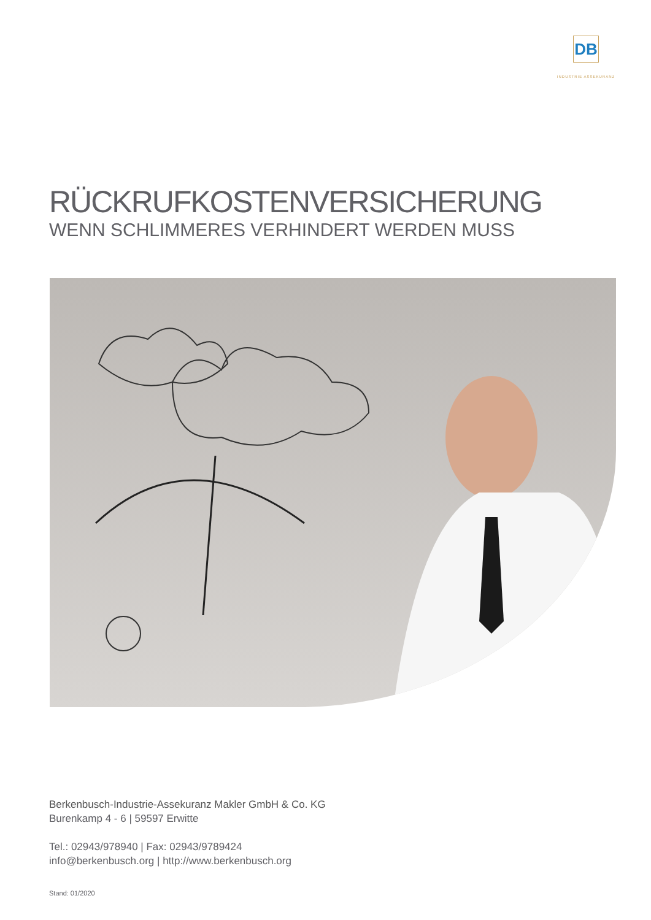DB
INDUSTRIE ASSEKURANZ
RÜCKRUFKOSTENVERSICHERUNG
WENN SCHLIMMERES VERHINDERT WERDEN MUSS
Berkenbusch-Industrie-Assekuranz Makler GmbH & Co. KG
Burenkamp 4 - 6 | 59597 Erwitte
Tel.: 02943/978940 | Fax: 02943/9789424
info@berkenbusch.org | http://www.berkenbusch.org
Stand: 01/2020